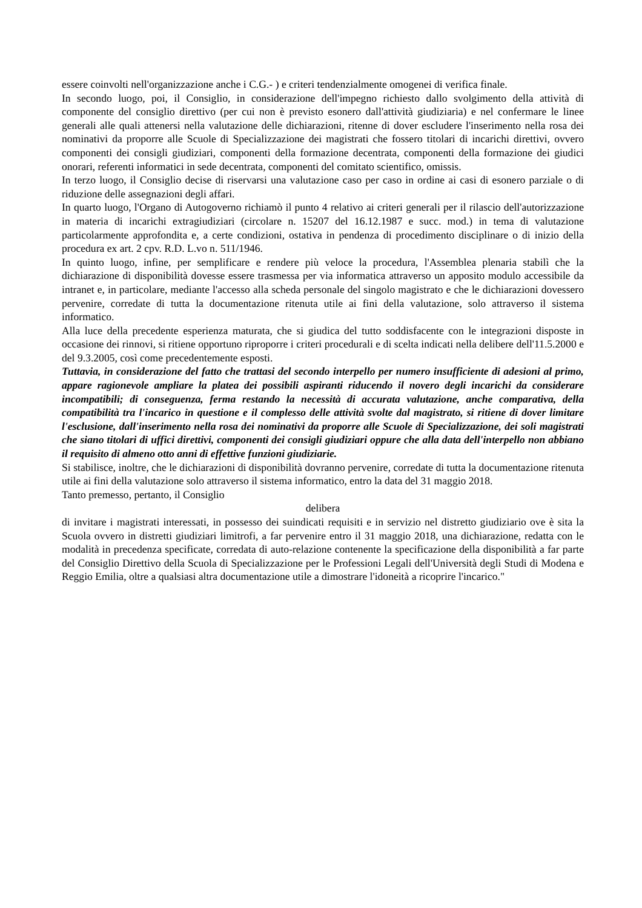essere coinvolti nell'organizzazione anche i C.G.- ) e criteri tendenzialmente omogenei di verifica finale.
In secondo luogo, poi, il Consiglio, in considerazione dell'impegno richiesto dallo svolgimento della attività di componente del consiglio direttivo (per cui non è previsto esonero dall'attività giudiziaria) e nel confermare le linee generali alle quali attenersi nella valutazione delle dichiarazioni, ritenne di dover escludere l'inserimento nella rosa dei nominativi da proporre alle Scuole di Specializzazione dei magistrati che fossero titolari di incarichi direttivi, ovvero componenti dei consigli giudiziari, componenti della formazione decentrata, componenti della formazione dei giudici onorari, referenti informatici in sede decentrata, componenti del comitato scientifico, omissis.
In terzo luogo, il Consiglio decise di riservarsi una valutazione caso per caso in ordine ai casi di esonero parziale o di riduzione delle assegnazioni degli affari.
In quarto luogo, l'Organo di Autogoverno richiamò il punto 4 relativo ai criteri generali per il rilascio dell'autorizzazione in materia di incarichi extragiudiziari (circolare n. 15207 del 16.12.1987 e succ. mod.) in tema di valutazione particolarmente approfondita e, a certe condizioni, ostativa in pendenza di procedimento disciplinare o di inizio della procedura ex art. 2 cpv. R.D. L.vo n. 511/1946.
In quinto luogo, infine, per semplificare e rendere più veloce la procedura, l'Assemblea plenaria stabilì che la dichiarazione di disponibilità dovesse essere trasmessa per via informatica attraverso un apposito modulo accessibile da intranet e, in particolare, mediante l'accesso alla scheda personale del singolo magistrato e che le dichiarazioni dovessero pervenire, corredate di tutta la documentazione ritenuta utile ai fini della valutazione, solo attraverso il sistema informatico.
Alla luce della precedente esperienza maturata, che si giudica del tutto soddisfacente con le integrazioni disposte in occasione dei rinnovi, si ritiene opportuno riproporre i criteri procedurali e di scelta indicati nella delibere dell'11.5.2000 e del 9.3.2005, così come precedentemente esposti.
Tuttavia, in considerazione del fatto che trattasi del secondo interpello per numero insufficiente di adesioni al primo, appare ragionevole ampliare la platea dei possibili aspiranti riducendo il novero degli incarichi da considerare incompatibili; di conseguenza, ferma restando la necessità di accurata valutazione, anche comparativa, della compatibilità tra l'incarico in questione e il complesso delle attività svolte dal magistrato, si ritiene di dover limitare l'esclusione, dall'inserimento nella rosa dei nominativi da proporre alle Scuole di Specializzazione, dei soli magistrati che siano titolari di uffici direttivi, componenti dei consigli giudiziari oppure che alla data dell'interpello non abbiano il requisito di almeno otto anni di effettive funzioni giudiziarie.
Si stabilisce, inoltre, che le dichiarazioni di disponibilità dovranno pervenire, corredate di tutta la documentazione ritenuta utile ai fini della valutazione solo attraverso il sistema informatico, entro la data del 31 maggio 2018.
Tanto premesso, pertanto, il Consiglio
delibera
di invitare i magistrati interessati, in possesso dei suindicati requisiti e in servizio nel distretto giudiziario ove è sita la Scuola ovvero in distretti giudiziari limitrofi, a far pervenire entro il 31 maggio 2018, una dichiarazione, redatta con le modalità in precedenza specificate, corredata di auto-relazione contenente la specificazione della disponibilità a far parte del Consiglio Direttivo della Scuola di Specializzazione per le Professioni Legali dell'Università degli Studi di Modena e Reggio Emilia, oltre a qualsiasi altra documentazione utile a dimostrare l'idoneità a ricoprire l'incarico."